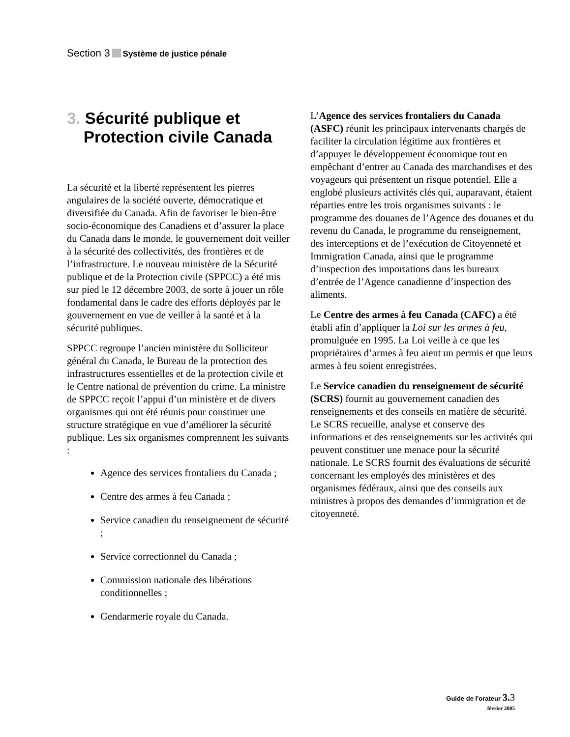Section 3 Système de justice pénale
3. Sécurité publique et Protection civile Canada
La sécurité et la liberté représentent les pierres angulaires de la société ouverte, démocratique et diversifiée du Canada. Afin de favoriser le bien-être socio-économique des Canadiens et d’assurer la place du Canada dans le monde, le gouvernement doit veiller à la sécurité des collectivités, des frontières et de l’infrastructure. Le nouveau ministère de la Sécurité publique et de la Protection civile (SPPCC) a été mis sur pied le 12 décembre 2003, de sorte à jouer un rôle fondamental dans le cadre des efforts déployés par le gouvernement en vue de veiller à la santé et à la sécurité publiques.
SPPCC regroupe l’ancien ministère du Solliciteur général du Canada, le Bureau de la protection des infrastructures essentielles et de la protection civile et le Centre national de prévention du crime. La ministre de SPPCC reçoit l’appui d’un ministère et de divers organismes qui ont été réunis pour constituer une structure stratégique en vue d’améliorer la sécurité publique. Les six organismes comprennent les suivants :
Agence des services frontaliers du Canada ;
Centre des armes à feu Canada ;
Service canadien du renseignement de sécurité ;
Service correctionnel du Canada ;
Commission nationale des libérations conditionnelles ;
Gendarmerie royale du Canada.
L’Agence des services frontaliers du Canada (ASFC) réunit les principaux intervenants chargés de faciliter la circulation légitime aux frontières et d’appuyer le développement économique tout en empêchant d’entrer au Canada des marchandises et des voyageurs qui présentent un risque potentiel. Elle a englobé plusieurs activités clés qui, auparavant, étaient réparties entre les trois organismes suivants : le programme des douanes de l’Agence des douanes et du revenu du Canada, le programme du renseignement, des interceptions et de l’exécution de Citoyenneté et Immigration Canada, ainsi que le programme d’inspection des importations dans les bureaux d’entrée de l’Agence canadienne d’inspection des aliments.
Le Centre des armes à feu Canada (CAFC) a été établi afin d’appliquer la Loi sur les armes à feu, promulguée en 1995. La Loi veille à ce que les propriétaires d’armes à feu aient un permis et que leurs armes à feu soient enregistrées.
Le Service canadien du renseignement de sécurité (SCRS) fournit au gouvernement canadien des renseignements et des conseils en matière de sécurité. Le SCRS recueille, analyse et conserve des informations et des renseignements sur les activités qui peuvent constituer une menace pour la sécurité nationale. Le SCRS fournit des évaluations de sécurité concernant les employés des ministères et des organismes fédéraux, ainsi que des conseils aux ministres à propos des demandes d’immigration et de citoyenneté.
Guide de l'orateur 3. 3
février 2005